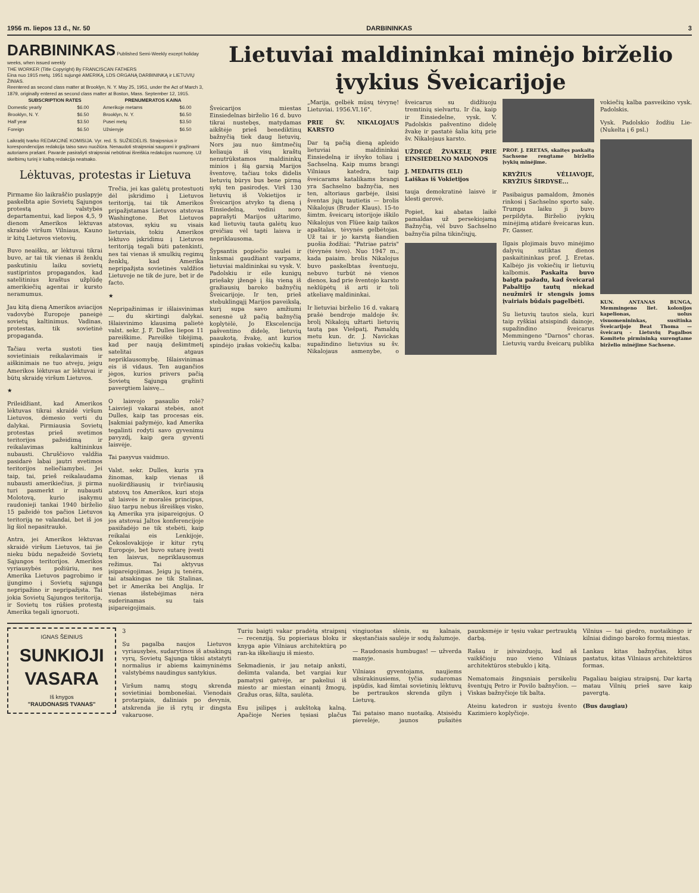1956 m. liepos 13 d., Nr. 50 DARBININKAS 3
DARBININKAS
Published Semi-Weekly except holiday weeks, when issued weekly
THE WORKER (Title Copyright) By FRANCISCAN FATHERS
Eina nuo 1915 metų. 1951 sujungė AMERIKĄ, LDS ORGANĄ DARBININKĄ ir LIETUVIŲ ŽINIAS.
Reentered as second class matter at Brooklyn, N. Y. May 25, 1951, under the Act of March 3, 1879, originally entered as second class matter at Boston, Mass. September 12, 1915.
| SUBSCRIPTION RATES | | PRENUMERATOS KAINA | |
| --- | --- | --- | --- |
| Domestic yearly | $6.00 | Amerikoje metams | $6.00 |
| Brooklyn, N. Y. | $6.50 | Brooklyn, N. Y. | $6.50 |
| Half year | $3.50 | Pusei metų | $3.50 |
| Foreign | $6.50 | Užsienyje | $6.50 |
Laikraštį tvarko REDAKCINĖ KOMISIJA. Vyr. red. S. SUŽIEDĖLIS. Straipsnius ir korespondencijas redakcija taiso savo nuožiūra. Nenaudoti straipsniai saugomi ir grąžinami autoriams prašant. Pavarde pasirašyti straipsniai nebūtinai išreiškia redakcijos nuomonę. Už skelbimų turinį ir kalbą redakcija neatsako.
Lėktuvas, protestas ir Lietuva
Pirmame šio laikraščio puslapyje paskelbta apie Sovietų Sąjungos protestą valstybės departamentui, kad liepos 4,5, 9 dienom Amerikos lėktuvas skraidė viršum Vilniaus, Kauno ir kitų Lietuvos vietovių.
Buvo neaišku, ar lėktuvai tikrai buvo, ar tai tik vienas iš ženklų paskutiniu laiku sovietų sustiprintos propagandos, kad satelitinius kraštus užplūdę amerikiečių agentai ir kursto neramumus.
Jau kitą dieną Amerikos aviacijos vadovybė Europoje paneigė sovietų kaltinimus. Vadinas, protestas, tik sovietinė propaganda.
Tačiau verta sustoti ties sovietiniais reikalavimais ir aiškinimais ne tuo atveju, jeigu Amerikos lėktuvas ar lėktuvai ir būtų skraidę viršum Lietuvos.
★
Prileidžiant, kad Amerikos lėktuvas tikrai skraidė viršum Lietuvos, dėmesio verti du dalykai. Pirmiausia Sovietų protestas prieš svetimos teritorijos pažeidimą ir reikalavimas kaltininkus nubausti. Chruščiovo valdžia pasidarė labai jautri svetimos teritorijos neliečiamybei. Jei taip, tai, prieš reikalaudama nubausti amerikiečius, ji pirma turi pasmerkt ir nubausti Molotovą, kurio įsakymu raudonieji tankai 1940 birželio 15 pažeidė tos pačios Lietuvos teritoriją ne valandai, bet iš jos lig šiol nepasitraukė.
Antra, jei Amerikos lėktuvas skraidė viršum Lietuvos, tai jie nieku būdu nepažeidė Sovietų Sąjungos teritorijos. Amerikos vyriausybės požiūriu, nes Amerika Lietuvos pagrobimo ir įjungimo į Sovietų sąjungą nepripažino ir nepripažįsta. Tai jokia Sovietų Sąjungos teritorija, ir Sovietų tos rūšies protestą Amerika tegali ignoruoti.
Trečia, jei kas galėtų protestuoti dėl įskridimo į Lietuvos teritoriją, tai tik Amerikos pripažįstamas Lietuvos atstovas Washingtone. Bet Lietuvos atstovas, sykiu su visais lietuviais, tokiu Amerikos lėktuvo įskridimu į Lietuvos teritoriją tegali būti patenkinti, nes tai vienas iš smulkių regimų ženklų, kad Amerika nepripažįsta sovietinės valdžios Lietuvoje ne tik de jure, bet ir de facto.
★
Nepripažinimas ir išlaisvinimas — du skirtingi dalykai. Išlaisvinimo klausimą palietė valst. sekr. J. F. Dulles liepos 11 pareiškime. Pareiškė tikėjimą, kad per naują dešimtmetį satelitai atgaus nepriklausomybę. Išlaisvinimas eis iš vidaus. Ten augančios jėgos, kurios privers pačią Sovietų Sąjungą grąžinti pavergtiem laisvę...
O laisvojo pasaulio rolė? Laisvieji vakarai stebės, anot Dulles, kaip tas procesas eis. Įsakmiai pažymėjo, kad Amerika tegalinti rodyti savo gyvenimu pavyzdį, kaip gera gyventi laisvėje.
Tai pasyvus vaidmuo.
Valst. sekr. Dulles, kuris yra žinomas, kaip vienas iš nuoširdžiausių ir tvirčiausių atstovų tos Amerikos, kuri stoja už laisvės ir moralės principus, šiuo tarpu nebus išreiškęs visko, ką Amerika yra įsipareigojus. O jos atstovai Jaltos konferencijoje pasižadėjo ne tik stebėti, kaip reikalai eis Lenkijoje, Čekoslovakijoje ir kitur rytų Europoje, bet buvo sutarę įvesti ten laisvus, nepriklausomus režimus. Tai aktyvus įsipareigojimas. Jeigu jų tenėra, tai atsakingas ne tik Stalinas, bet ir Amerika bei Anglija. Ir vienas išstebėjimas nėra suderinamas su tais įsipareigojimais.
Lietuviai maldininkai minėjo birželio įvykius Šveicarijoje
Šveicarijos miestas Einsiedelnas birželio 16 d. buvo tikrai nustebęs, matydamas aikštėje prieš benediktinų bažnyčią tiek daug lietuvių. Nors jau nuo šimtmečių keliauja iš visų kraštų nenutrūkstamos maldininkų minios į šią garsią Marijos šventovę, tačiau toks didelis lietuvių būrys bus bene pirmą sykį ten pasirodęs. Virš 130 lietuvių iš Vokietijos ir Šveicarijos atvyko tą dieną į Einsiedelną, vedini noro paprašyti Marijos užtarimo, kad lietuvių tauta galėtų kuo greičiau vėl tapti laisva ir nepriklausoma.
Šypsantis popiečio saulei ir linksmai gaudžiant varpams, lietuviai maldininkai su vysk. V. Padolskiu ir eile kunigų priešaky įžengė į šią vieną iš gražiausių baroko bažnyčių Šveicarijoje. Ir ten, prieš stebuklingąjį Marijos paveikslą, kurį supa savo amžiumi senesnė už pačią bažnyčią koplytėlė, Jo Ekscelencija pašventino didelę, lietuvių paaukotą, žvakę, ant kurios spindėjo įrašas vokiečių kalba: „Marija, gelbėk mūsų tėvynę! Lietuviai. 1956.VI.16".
PRIE ŠV. NIKALOJAUS KARSTO
Dar tą pačią dieną apleido lietuviai maldininkai Einsiedelną ir išvyko toliau į Sachselną. Kaip mums brangi Vilniaus katedra, taip šveicarams katalikams brangi yra Sachselno bažnyčia, nes ten, altoriaus garbėje, ilsisi šventas jųjų tautietis — brolis Nikalojus (Bruder Klaus). 15-to šimtm. šveicarų istorijoje iškilo Nikalojus von Flüee kaip taikos apaštalas, tėvynės gelbėtojas. Už tai ir jo karstą šiandien puošia žodžiai: "Patriae patris" (tėvynės tėvo). Nuo 1947 m., kada paiaim. brolis Nikalojus buvo paskelbtas šventuoju, nebuvo turbūt nė vienos dienos, kad prie šventojo karsto neklūpėtų iš arti ir toli atkeliavę maldininkai.
Ir lietuviai birželio 16 d. vakarą prašė bendroje maldoje šv. brolį Nikalojų užtarti lietuvių tautą pas Viešpatį. Pamaldų metu kun. dr. J. Navickas supažindino lietuvius su šv. Nikalojaus asmenybe, o šveicarus su didžiuoju tremtinių sielvartu. Ir čia, kaip ir Einsiedelne, vysk. V. Padolskis pašventino didelę žvakę ir pastatė šalia kitų prie šv. Nikalojaus karsto.
UŽDEGĖ ŽVAKELĘ PRIE EINSIEDELNO MADONOS
J. MEDAITIS (ELI)
Laiškas iš Vokietijos
tauja demokratinė laisvė ir klesti gerovė.
Popiet, kai abatas laikė pamaldas už persekiojamą Bažnyčią, vėl buvo Sachselno bažnyčia pilna tikinčiųjų.
PROF. J. ERETAS, skaitęs paskaitą Sachsene rengtame birželio įvykių minėjime.
KRYŽIUS VĖLIAVOJE, KRYŽIUS ŠIRDYSE...
Pasibaigus pamaldom, žmonės rinkosi į Sachselno sporto salę. Trumpu laiku ji buvo perpildyta. Birželio įvykių minėjimą atidarė šveicaras kun. Fr. Gasser.
Ilgais plojimais buvo minėjimo dalyvių sutiktas dienos paskaitininkas prof. J. Eretas. Kalbėjo jis vokiečių ir lietuvių kalbomis. Paskaita buvo baigta pažadu, kad šveicarai Pabaltijo tautų niekad neužmirš ir stengsis joms įvairiais būdais pagelbėti.
Su lietuvių tautos siela, kuri taip ryškiai atsispindi dainoje, supažindino šveicarus Memmingeno "Darnos" choras. Lietuvių vardu šveicarų publika vokiečių kalba pasveikino vysk. Padolskis.
Vysk. Padolskio žodžiu Lie- (Nukelta į 6 psl.)
KUN. ANTANAS BUNGA, Memmingeno liet. kolonijos kapelionas, uolus visuomenininkas, susitinka Šveicarijoje Beat Thoma — šveicarų - Lietuvių Pagalbos Komiteto pirmininką surengtame birželio minėjime Sachsene.
IGNAS ŠEINIUS
SUNKIOJI VASARA
Iš knygos
"RAUDONASIS TVANAS"
3
Su pagalba naujos Lietuvos vyriausybės, sudarytinos iš atsakingų vyrų, Sovietų Sąjunga tikisi atstatyti normalius ir abiems kaimyninėms valstybėms naudingus santykius.
Viršum namų stogų skrenda sovietiniai bombonešiai. Vienodais protarpiais, daliniais po devynis, atskrenda jie iš rytų ir dingsta vakaruose.
Turiu baigti vakar pradėtą straipsnį — recenziją. Su popieriaus bloku ir knyga apie Vilniaus architektūrą po ran-ka iškeliauju iš miesto.
Sekmadienis, ir jau netaip anksti, dešimta valanda, bet vargiai kur pamatysi gatvėje, ar pakeliui iš miesto ar miestan einantį žmogų. Gražus oras, šilta, saulėta.
Esu įsilipęs į aukštoką kalną. Apačioje Neries tęsiasi plačus vingiuotas slėnis, su kalnais, skęstančiais saulėje ir sodų žalumoje.
— Raudonasis humbugas! — užverda manyje.
Vilniaus gyventojams, naujiems užsirakinusiems, tyčia sudaromas įspūdis, kad šimtai sovietinių lėktuvų be pertraukos skrenda gilyn į Lietuvą.
Tai pataiso mano nuotaiką. Atsisėdu pievelėje, jaunos pušaitės paunksmėje ir tęsiu vakar pertrauktą darbą.
Rašau ir įsivaizduoju, kad aš vaikščioju nuo vieno Vilniaus architektūros stebuklo į kitą.
Nematomais žingsniais persikeliu šventųjų Petro ir Povilo bažnyčion. — Viskas bažnyčioje tik balta.
Ateinu katedron ir sustoju švento Kazimiero koplyčioje.
Vilnius — tai giedro, nuotaikingo ir kilniai didingo baroko formų miestas.
Lankau kitas bažnyčias, kitus pastatus, kitas Vilniaus architektūros formas.
Pagaliau baigiau straipsnį. Dar kartą matau Vilnių prieš save kaip pavergtą.
(Bus daugiau)